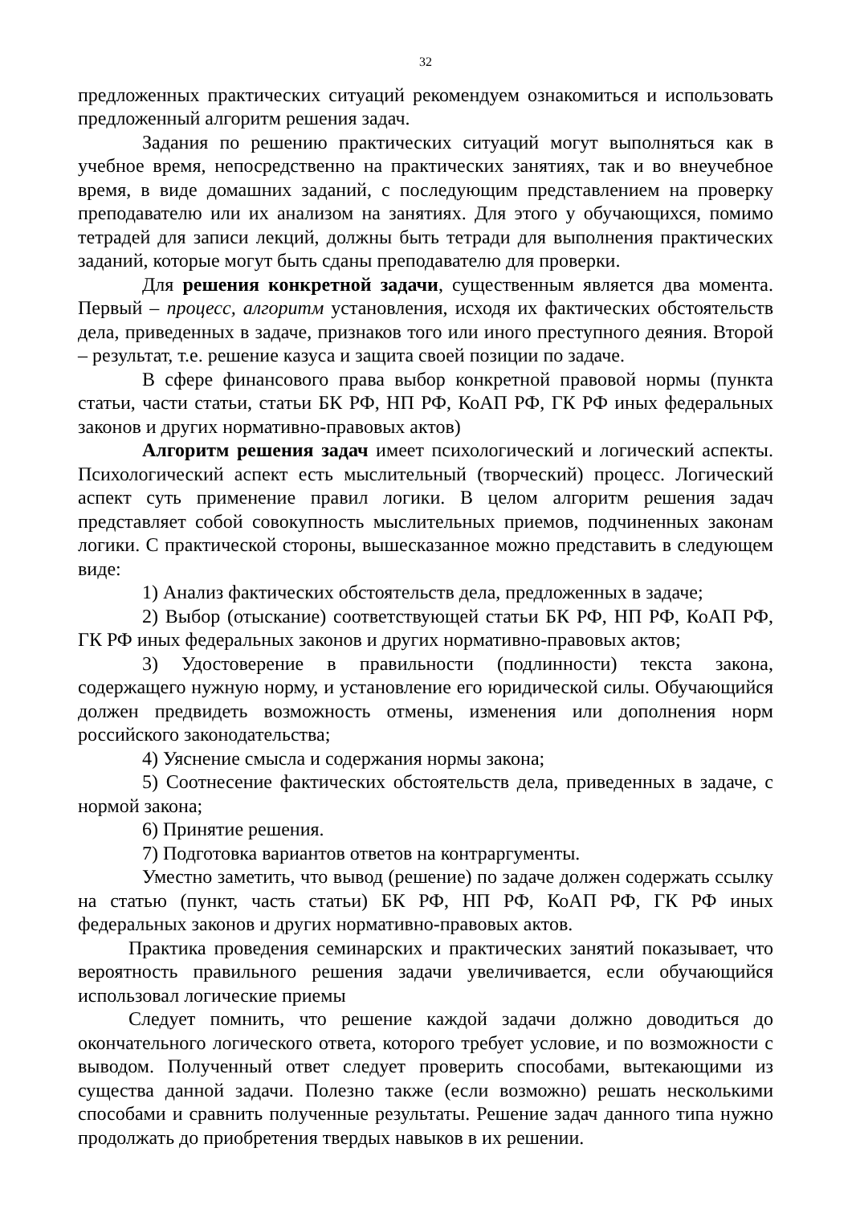32
предложенных практических ситуаций рекомендуем ознакомиться и использовать предложенный алгоритм решения задач.
Задания по решению практических ситуаций могут выполняться как в учебное время, непосредственно на практических занятиях, так и во внеучебное время, в виде домашних заданий, с последующим представлением на проверку преподавателю или их анализом на занятиях. Для этого у обучающихся, помимо тетрадей для записи лекций, должны быть тетради для выполнения практических заданий, которые могут быть сданы преподавателю для проверки.
Для решения конкретной задачи, существенным является два момента. Первый – процесс, алгоритм установления, исходя их фактических обстоятельств дела, приведенных в задаче, признаков того или иного преступного деяния. Второй – результат, т.е. решение казуса и защита своей позиции по задаче.
В сфере финансового права выбор конкретной правовой нормы (пункта статьи, части статьи, статьи БК РФ, НП РФ, КоАП РФ, ГК РФ иных федеральных законов и других нормативно-правовых актов)
Алгоритм решения задач имеет психологический и логический аспекты. Психологический аспект есть мыслительный (творческий) процесс. Логический аспект суть применение правил логики. В целом алгоритм решения задач представляет собой совокупность мыслительных приемов, подчиненных законам логики. С практической стороны, вышесказанное можно представить в следующем виде:
1) Анализ фактических обстоятельств дела, предложенных в задаче;
2) Выбор (отыскание) соответствующей статьи БК РФ, НП РФ, КоАП РФ, ГК РФ иных федеральных законов и других нормативно-правовых актов;
3) Удостоверение в правильности (подлинности) текста закона, содержащего нужную норму, и установление его юридической силы. Обучающийся должен предвидеть возможность отмены, изменения или дополнения норм российского законодательства;
4) Уяснение смысла и содержания нормы закона;
5) Соотнесение фактических обстоятельств дела, приведенных в задаче, с нормой закона;
6) Принятие решения.
7) Подготовка вариантов ответов на контраргументы.
Уместно заметить, что вывод (решение) по задаче должен содержать ссылку на статью (пункт, часть статьи) БК РФ, НП РФ, КоАП РФ, ГК РФ иных федеральных законов и других нормативно-правовых актов.
Практика проведения семинарских и практических занятий показывает, что вероятность правильного решения задачи увеличивается, если обучающийся использовал логические приемы
Следует помнить, что решение каждой задачи должно доводиться до окончательного логического ответа, которого требует условие, и по возможности с выводом. Полученный ответ следует проверить способами, вытекающими из существа данной задачи. Полезно также (если возможно) решать несколькими способами и сравнить полученные результаты. Решение задач данного типа нужно продолжать до приобретения твердых навыков в их решении.